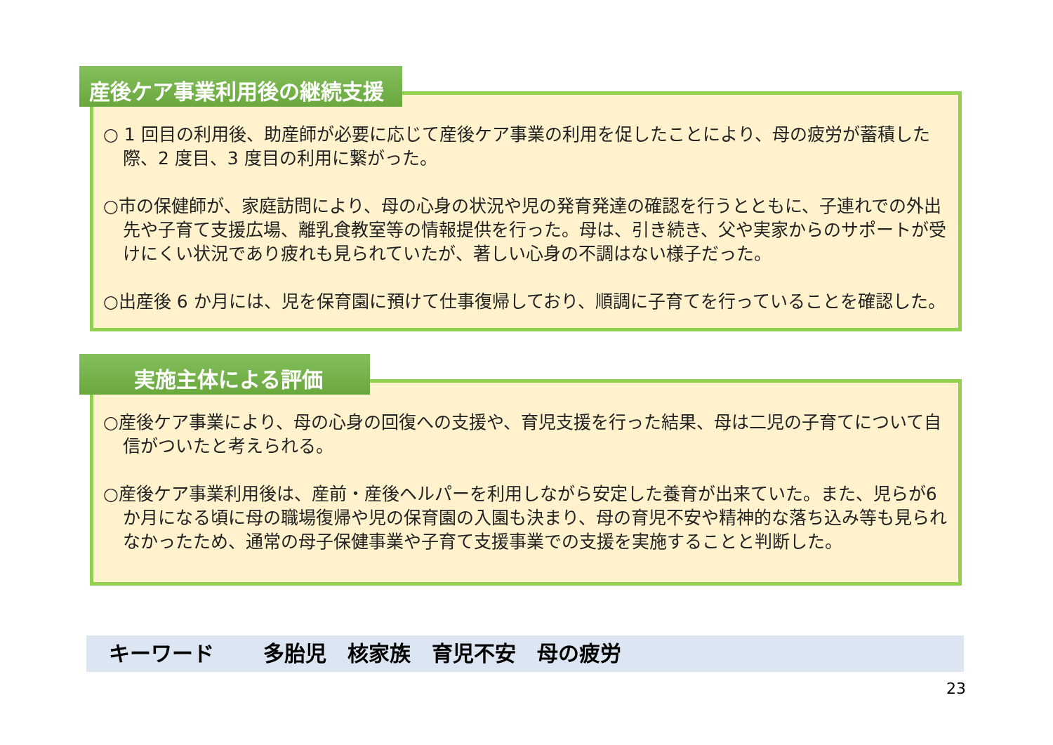産後ケア事業利用後の継続支援
○ 1 回目の利用後、助産師が必要に応じて産後ケア事業の利用を促したことにより、母の疲労が蓄積した際、2 度目、3 度目の利用に繋がった。
○市の保健師が、家庭訪問により、母の心身の状況や児の発育発達の確認を行うとともに、子連れでの外出先や子育て支援広場、離乳食教室等の情報提供を行った。母は、引き続き、父や実家からのサポートが受けにくい状況であり疲れも見られていたが、著しい心身の不調はない様子だった。
○出産後 6 か月には、児を保育園に預けて仕事復帰しており、順調に子育てを行っていることを確認した。
実施主体による評価
○産後ケア事業により、母の心身の回復への支援や、育児支援を行った結果、母は二児の子育てについて自信がついたと考えられる。
○産後ケア事業利用後は、産前・産後ヘルパーを利用しながら安定した養育が出来ていた。また、児らが6か月になる頃に母の職場復帰や児の保育園の入園も決まり、母の育児不安や精神的な落ち込み等も見られなかったため、通常の母子保健事業や子育て支援事業での支援を実施することと判断した。
キーワード　　 多胎児　核家族　育児不安　母の疲労
23